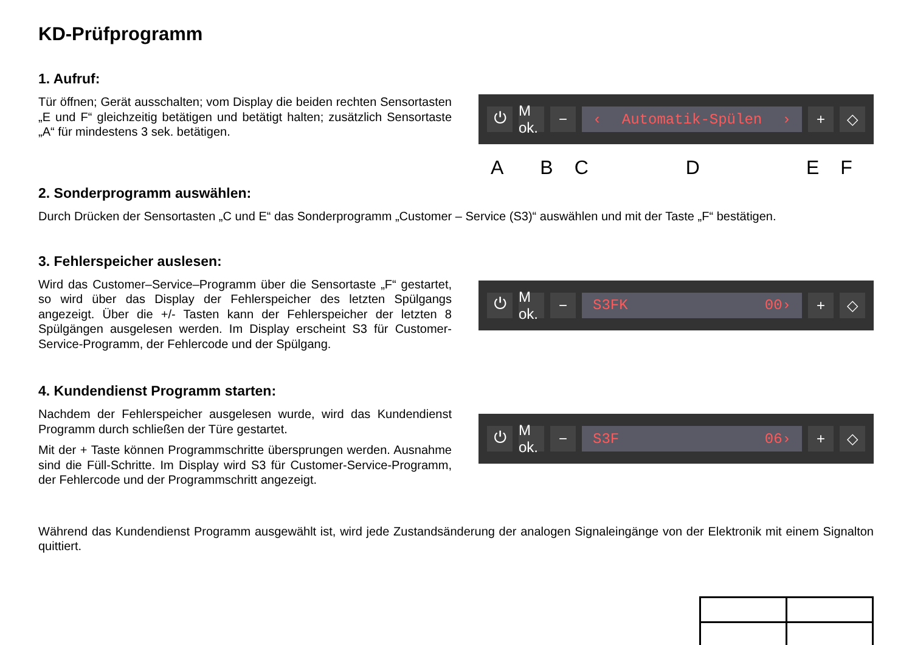KD-Prüfprogramm
1. Aufruf:
Tür öffnen; Gerät ausschalten; vom Display die beiden rechten Sensortasten „E und F“ gleichzeitig betätigen und betätigt halten; zusätzlich Sensortaste „A“ für mindestens 3 sek. betätigen.
⏻
M ok.
− ‹ Automatik-Spülen › + ◇
ABCDEF
2. Sonderprogramm auswählen:
Durch Drücken der Sensortasten „C und E“ das Sonderprogramm „Customer – Service (S3)“ auswählen und mit der Taste „F“ bestätigen.
3. Fehlerspeicher auslesen:
Wird das Customer–Service–Programm über die Sensortaste „F“ gestartet, so wird über das Display der Fehlerspeicher des letzten Spülgangs angezeigt. Über die +/- Tasten kann der Fehlerspeicher der letzten 8 Spülgängen ausgelesen werden. Im Display erscheint S3 für Customer-Service-Programm, der Fehlercode und der Spülgang.
⏻
M ok.
− S3FK 00› + ◇
4. Kundendienst Programm starten:
Nachdem der Fehlerspeicher ausgelesen wurde, wird das Kundendienst Programm durch schließen der Türe gestartet.
Mit der + Taste können Programmschritte übersprungen werden. Ausnahme sind die Füll-Schritte. Im Display wird S3 für Customer-Service-Programm, der Fehlercode und der Programmschritt angezeigt.
⏻
M ok.
− S3F 06› + ◇
Während das Kundendienst Programm ausgewählt ist, wird jede Zustandsänderung der analogen Signaleingänge von der Elektronik mit einem Signalton quittiert.